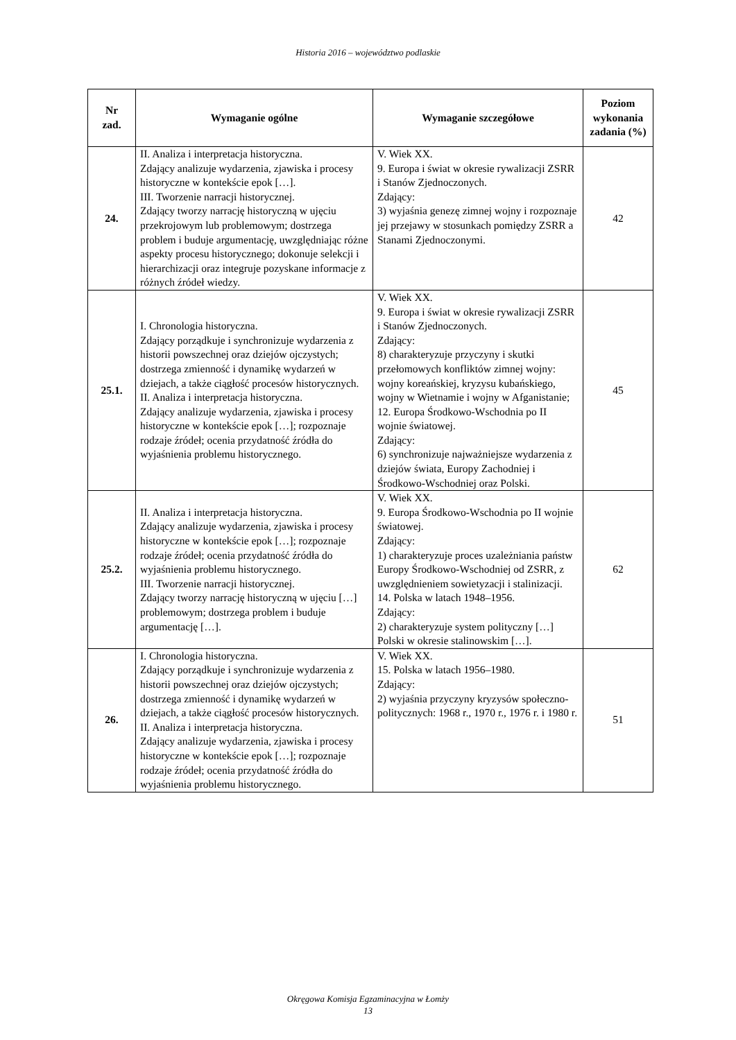Historia 2016 – województwo podlaskie
| Nr zad. | Wymaganie ogólne | Wymaganie szczegółowe | Poziom wykonania zadania (%) |
| --- | --- | --- | --- |
| 24. | II. Analiza i interpretacja historyczna. Zdający analizuje wydarzenia, zjawiska i procesy historyczne w kontekście epok […]. III. Tworzenie narracji historycznej. Zdający tworzy narrację historyczną w ujęciu przekrojowym lub problemowym; dostrzega problem i buduje argumentację, uwzględniając różne aspekty procesu historycznego; dokonuje selekcji i hierarchizacji oraz integruje pozyskane informacje z różnych źródeł wiedzy. | V. Wiek XX. 9. Europa i świat w okresie rywalizacji ZSRR i Stanów Zjednoczonych. Zdający: 3) wyjaśnia genezę zimnej wojny i rozpoznaje jej przejawy w stosunkach pomiędzy ZSRR a Stanami Zjednoczonymi. | 42 |
| 25.1. | I. Chronologia historyczna. Zdający porządkuje i synchronizuje wydarzenia z historii powszechnej oraz dziejów ojczystych; dostrzega zmienność i dynamikę wydarzeń w dziejach, a także ciągłość procesów historycznych. II. Analiza i interpretacja historyczna. Zdający analizuje wydarzenia, zjawiska i procesy historyczne w kontekście epok […]; rozpoznaje rodzaje źródeł; ocenia przydatność źródła do wyjaśnienia problemu historycznego. | V. Wiek XX. 9. Europa i świat w okresie rywalizacji ZSRR i Stanów Zjednoczonych. Zdający: 8) charakteryzuje przyczyny i skutki przełomowych konfliktów zimnej wojny: wojny koreańskiej, kryzysu kubańskiego, wojny w Wietnamie i wojny w Afganistanie; 12. Europa Środkowo-Wschodnia po II wojnie światowej. Zdający: 6) synchronizuje najważniejsze wydarzenia z dziejów świata, Europy Zachodniej i Środkowo-Wschodniej oraz Polski. | 45 |
| 25.2. | II. Analiza i interpretacja historyczna. Zdający analizuje wydarzenia, zjawiska i procesy historyczne w kontekście epok […]; rozpoznaje rodzaje źródeł; ocenia przydatność źródła do wyjaśnienia problemu historycznego. III. Tworzenie narracji historycznej. Zdający tworzy narrację historyczną w ujęciu […] problemowym; dostrzega problem i buduje argumentację […]. | V. Wiek XX. 9. Europa Środkowo-Wschodnia po II wojnie światowej. Zdający: 1) charakteryzuje proces uzależniania państw Europy Środkowo-Wschodniej od ZSRR, z uwzględnieniem sowietyzacji i stalinizacji. 14. Polska w latach 1948–1956. Zdający: 2) charakteryzuje system polityczny […] Polski w okresie stalinowskim […]. | 62 |
| 26. | I. Chronologia historyczna. Zdający porządkuje i synchronizuje wydarzenia z historii powszechnej oraz dziejów ojczystych; dostrzega zmienność i dynamikę wydarzeń w dziejach, a także ciągłość procesów historycznych. II. Analiza i interpretacja historyczna. Zdający analizuje wydarzenia, zjawiska i procesy historyczne w kontekście epok […]; rozpoznaje rodzaje źródeł; ocenia przydatność źródła do wyjaśnienia problemu historycznego. | V. Wiek XX. 15. Polska w latach 1956–1980. Zdający: 2) wyjaśnia przyczyny kryzysów społeczno-politycznych: 1968 r., 1970 r., 1976 r. i 1980 r. | 51 |
Okręgowa Komisja Egzaminacyjna w Łomży
13